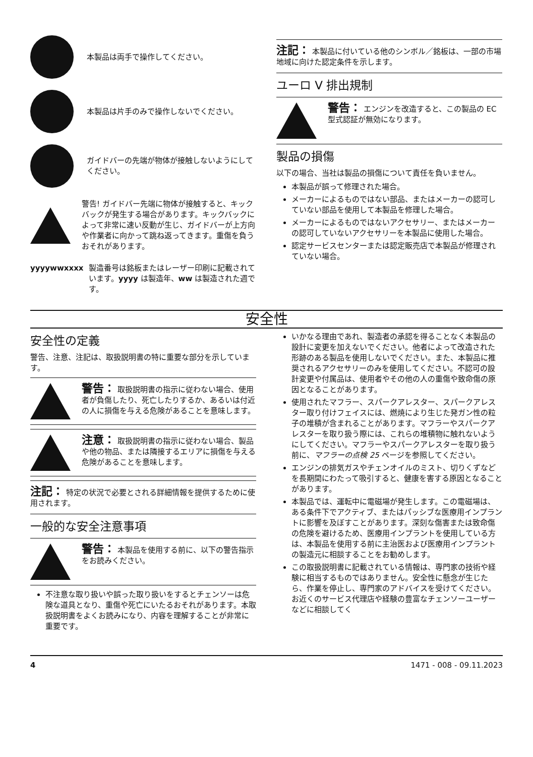本製品は両手で操作してください。
本製品は片手のみで操作しないでください。
ガイドバーの先端が物体が接触しないようにしてください。
警告! ガイドバー先端に物体が接触すると、キックバックが発生する場合があります。キックバックによって非常に速い反動が生じ、ガイドバーが上方向や作業者に向かって跳ね返ってきます。重傷を負うおそれがあります。
yyyywwxxxx 製造番号は銘板またはレーザー印刷に記載されています。yyyy は製造年、ww は製造された週です。
注記： 本製品に付いている他のシンボル／銘板は、一部の市場地域に向けた認定条件を示します。
ユーロ V 排出規制
警告： エンジンを改造すると、この製品の EC 型式認証が無効になります。
製品の損傷
以下の場合、当社は製品の損傷について責任を負いません。
本製品が誤って修理された場合。
メーカーによるものではない部品、またはメーカーの認可していない部品を使用して本製品を修理した場合。
メーカーによるものではないアクセサリー、またはメーカーの認可していないアクセサリーを本製品に使用した場合。
認定サービスセンターまたは認定販売店で本製品が修理されていない場合。
安全性
安全性の定義
警告、注意、注記は、取扱説明書の特に重要な部分を示しています。
警告： 取扱説明書の指示に従わない場合、使用者が負傷したり、死亡したりするか、あるいは付近の人に損傷を与える危険があることを意味します。
注意： 取扱説明書の指示に従わない場合、製品や他の物品、または隣接するエリアに損傷を与える危険があることを意味します。
注記： 特定の状況で必要とされる詳細情報を提供するために使用されます。
一般的な安全注意事項
警告： 本製品を使用する前に、以下の警告指示をお読みください。
不注意な取り扱いや誤った取り扱いをするとチェンソーは危険な道具となり、重傷や死亡にいたるおそれがあります。本取扱説明書をよくお読みになり、内容を理解することが非常に重要です。
いかなる理由であれ、製造者の承認を得ることなく本製品の設計に変更を加えないでください。他者によって改造された形跡のある製品を使用しないでください。また、本製品に推奨されるアクセサリーのみを使用してください。不認可の設計変更や付属品は、使用者やその他の人の重傷や致命傷の原因となることがあります。
使用されたマフラー、スパークアレスター、スパークアレスター取り付けフェイスには、燃焼により生じた発ガン性の粒子の堆積が含まれることがあります。マフラーやスパークアレスターを取り扱う際には、これらの堆積物に触れないようにしてください。マフラーやスパークアレスターを取り扱う前に、マフラーの点検 25 ページを参照してください。
エンジンの排気ガスやチェンオイルのミスト、切りくずなどを長期間にわたって吸引すると、健康を害する原因となることがあります。
本製品では、運転中に電磁場が発生します。この電磁場は、ある条件下でアクティブ、またはパッシブな医療用インプラントに影響を及ぼすことがあります。深刻な傷害または致命傷の危険を避けるため、医療用インプラントを使用している方は、本製品を使用する前に主治医および医療用インプラントの製造元に相談することをお勧めします。
この取扱説明書に記載されている情報は、専門家の技術や経験に相当するものではありません。安全性に懸念が生じたら、作業を停止し、専門家のアドバイスを受けてください。お近くのサービス代理店や経験の豊富なチェンソーユーザーなどに相談してく
4 1471 - 008 - 09.11.2023